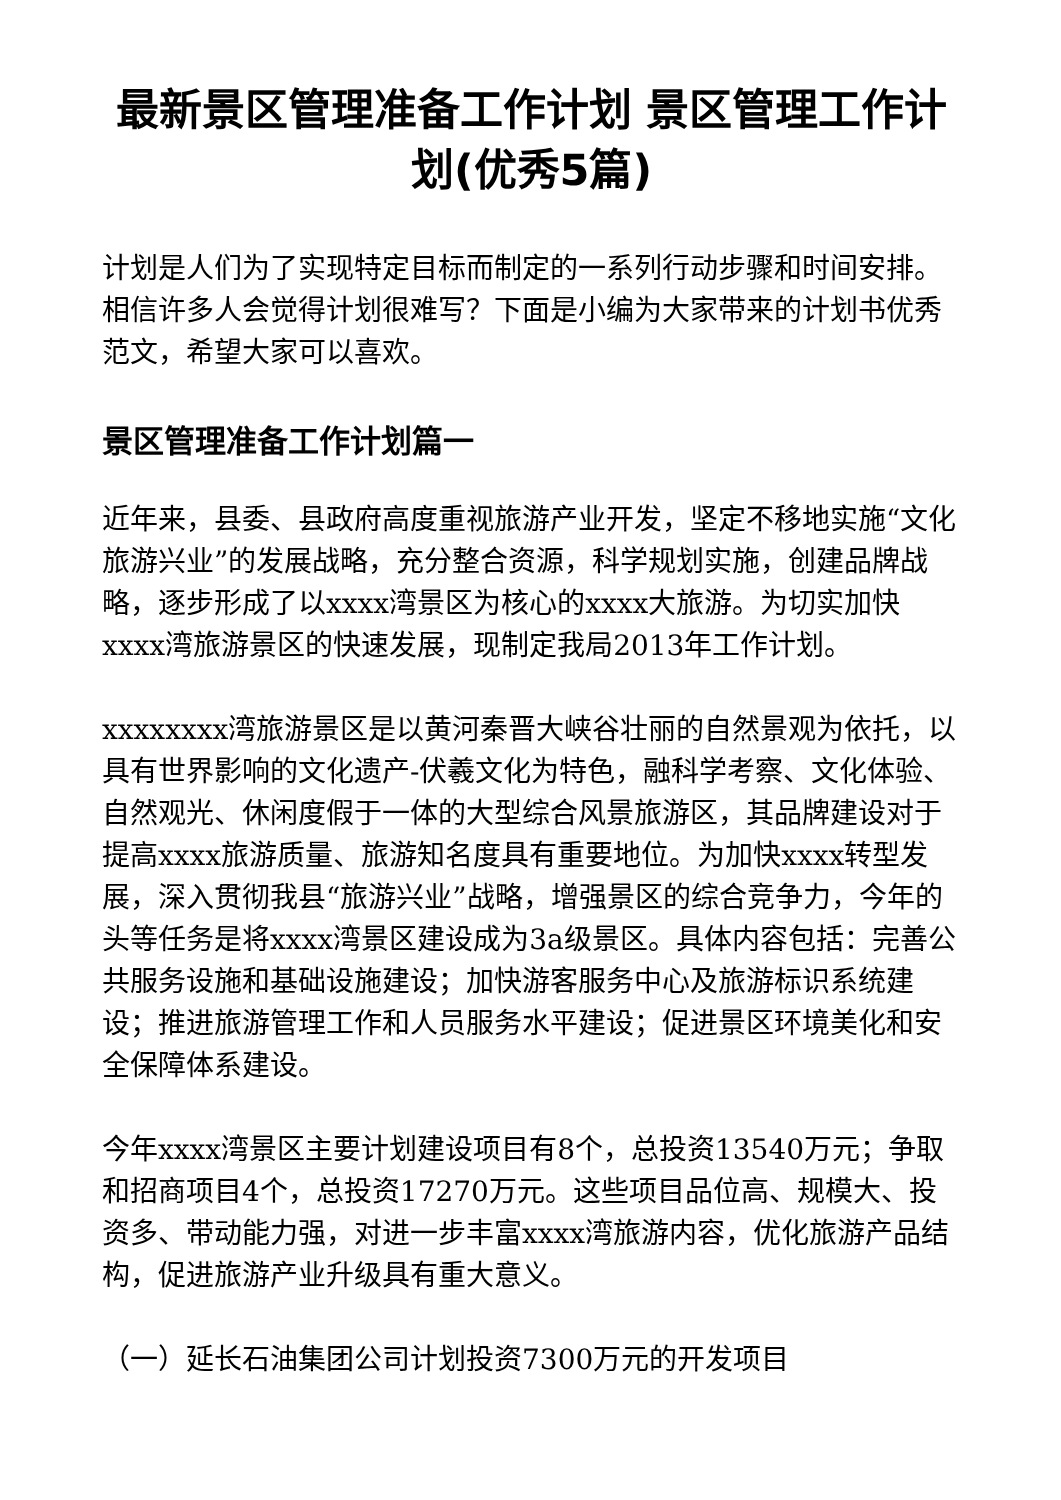最新景区管理准备工作计划 景区管理工作计划(优秀5篇)
计划是人们为了实现特定目标而制定的一系列行动步骤和时间安排。相信许多人会觉得计划很难写？下面是小编为大家带来的计划书优秀范文，希望大家可以喜欢。
景区管理准备工作计划篇一
近年来，县委、县政府高度重视旅游产业开发，坚定不移地实施“文化旅游兴业”的发展战略，充分整合资源，科学规划实施，创建品牌战略，逐步形成了以xxxx湾景区为核心的xxxx大旅游。为切实加快xxxx湾旅游景区的快速发展，现制定我局2013年工作计划。
xxxxxxxx湾旅游景区是以黄河秦晋大峡谷壮丽的自然景观为依托，以具有世界影响的文化遗产-伏羲文化为特色，融科学考察、文化体验、自然观光、休闲度假于一体的大型综合风景旅游区，其品牌建设对于提高xxxx旅游质量、旅游知名度具有重要地位。为加快xxxx转型发展，深入贯彻我县“旅游兴业”战略，增强景区的综合竞争力，今年的头等任务是将xxxx湾景区建设成为3a级景区。具体内容包括：完善公共服务设施和基础设施建设；加快游客服务中心及旅游标识系统建设；推进旅游管理工作和人员服务水平建设；促进景区环境美化和安全保障体系建设。
今年xxxx湾景区主要计划建设项目有8个，总投资13540万元；争取和招商项目4个，总投资17270万元。这些项目品位高、规模大、投资多、带动能力强，对进一步丰富xxxx湾旅游内容，优化旅游产品结构，促进旅游产业升级具有重大意义。
（一）延长石油集团公司计划投资7300万元的开发项目